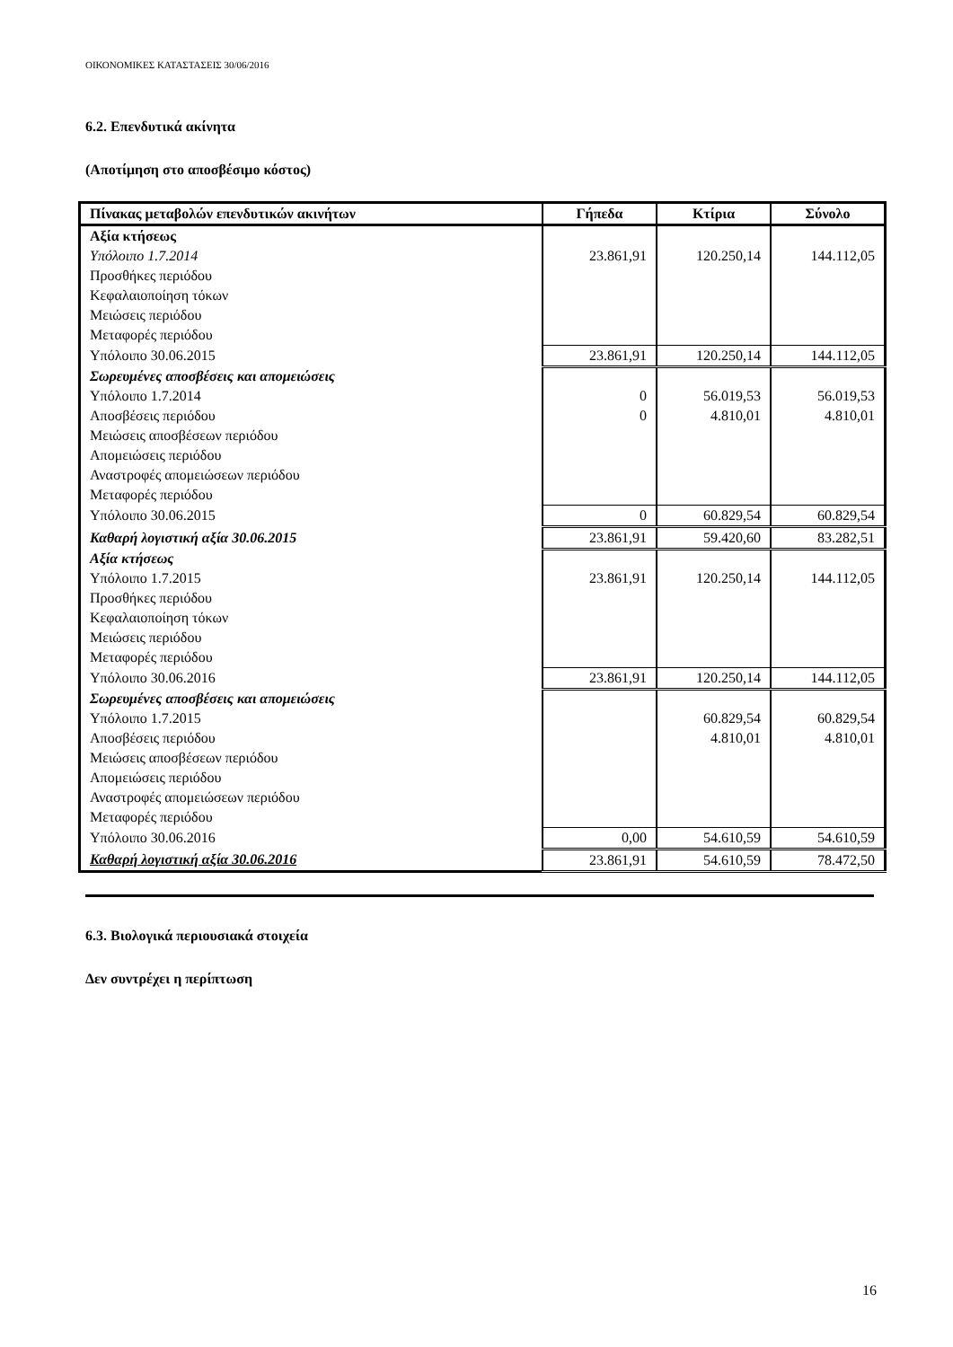ΟΙΚΟΝΟΜΙΚΕΣ ΚΑΤΑΣΤΑΣΕΙΣ 30/06/2016
6.2. Επενδυτικά ακίνητα
(Αποτίμηση στο αποσβέσιμο κόστος)
| Πίνακας μεταβολών επενδυτικών ακινήτων | Γήπεδα | Κτίρια | Σύνολο |
| --- | --- | --- | --- |
| Αξία κτήσεως | | | |
| Υπόλοιπο 1.7.2014 | 23.861,91 | 120.250,14 | 144.112,05 |
| Προσθήκες περιόδου | | | |
| Κεφαλαιοποίηση τόκων | | | |
| Μειώσεις περιόδου | | | |
| Μεταφορές περιόδου | | | |
| Υπόλοιπο 30.06.2015 | 23.861,91 | 120.250,14 | 144.112,05 |
| Σωρευμένες αποσβέσεις και απομειώσεις | | | |
| Υπόλοιπο 1.7.2014 | 0 | 56.019,53 | 56.019,53 |
| Αποσβέσεις περιόδου | 0 | 4.810,01 | 4.810,01 |
| Μειώσεις αποσβέσεων περιόδου | | | |
| Απομειώσεις περιόδου | | | |
| Αναστροφές απομειώσεων περιόδου | | | |
| Μεταφορές περιόδου | | | |
| Υπόλοιπο 30.06.2015 | 0 | 60.829,54 | 60.829,54 |
| Καθαρή λογιστική αξία 30.06.2015 | 23.861,91 | 59.420,60 | 83.282,51 |
| Αξία κτήσεως | | | |
| Υπόλοιπο 1.7.2015 | 23.861,91 | 120.250,14 | 144.112,05 |
| Προσθήκες περιόδου | | | |
| Κεφαλαιοποίηση τόκων | | | |
| Μειώσεις περιόδου | | | |
| Μεταφορές περιόδου | | | |
| Υπόλοιπο 30.06.2016 | 23.861,91 | 120.250,14 | 144.112,05 |
| Σωρευμένες αποσβέσεις και απομειώσεις | | | |
| Υπόλοιπο 1.7.2015 | | 60.829,54 | 60.829,54 |
| Αποσβέσεις περιόδου | | 4.810,01 | 4.810,01 |
| Μειώσεις αποσβέσεων περιόδου | | | |
| Απομειώσεις περιόδου | | | |
| Αναστροφές απομειώσεων περιόδου | | | |
| Μεταφορές περιόδου | | | |
| Υπόλοιπο 30.06.2016 | 0,00 | 54.610,59 | 54.610,59 |
| Καθαρή λογιστική αξία 30.06.2016 | 23.861,91 | 54.610,59 | 78.472,50 |
6.3. Βιολογικά περιουσιακά στοιχεία
Δεν συντρέχει η περίπτωση
16